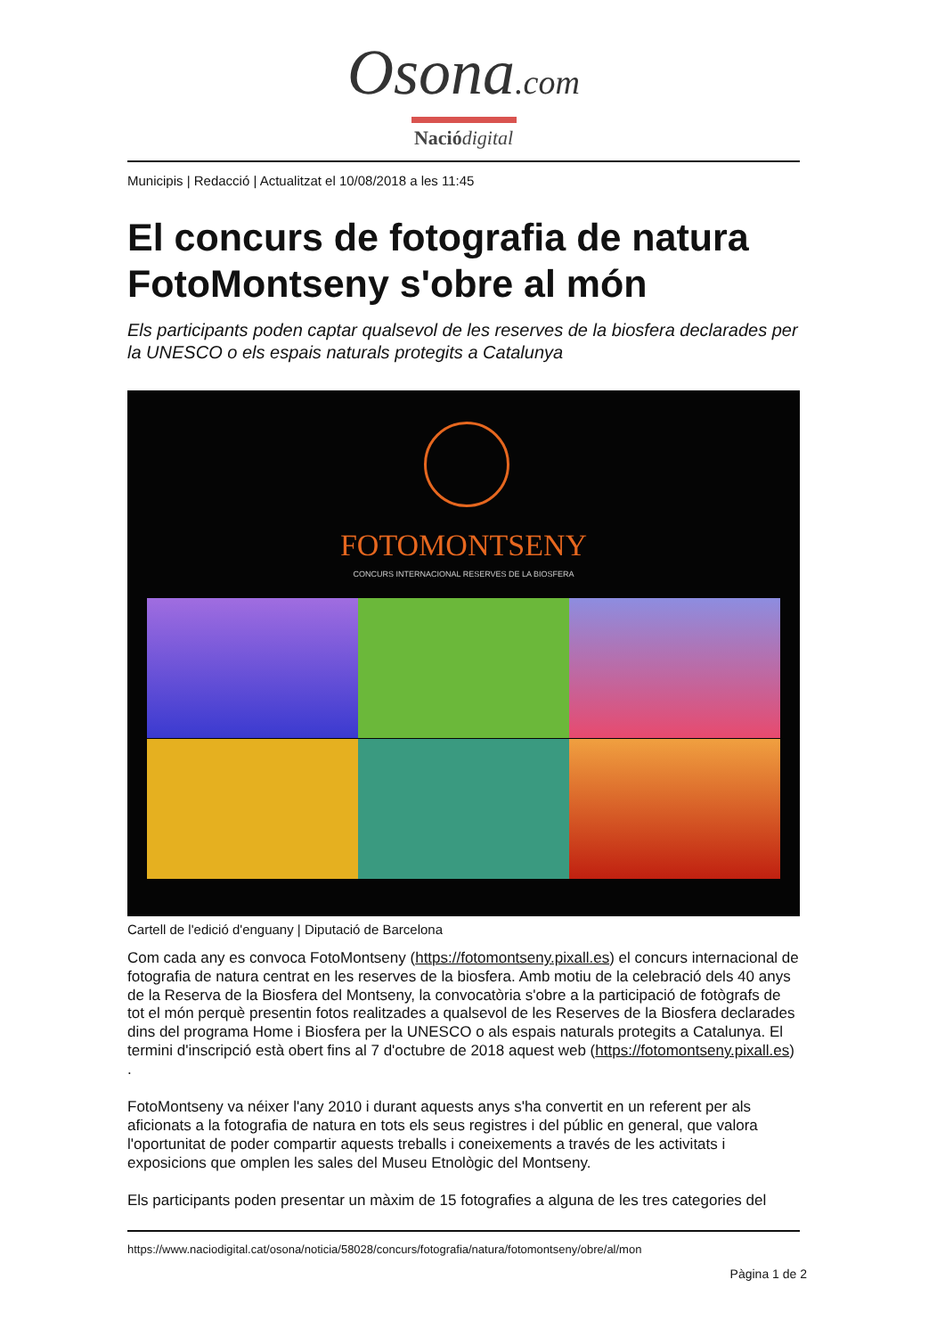Osona.com
Nació digital
Municipis | Redacció | Actualitzat el 10/08/2018 a les 11:45
El concurs de fotografia de natura FotoMontseny s'obre al món
Els participants poden captar qualsevol de les reserves de la biosfera declarades per la UNESCO o els espais naturals protegits a Catalunya
FOTOMONTSENY
CONCURS INTERNACIONAL RESERVES DE LA BIOSFERA
Cartell de l'edició d'enguany | Diputació de Barcelona
Com cada any es convoca FotoMontseny (https://fotomontseny.pixall.es) el concurs internacional de fotografia de natura centrat en les reserves de la biosfera. Amb motiu de la celebració dels 40 anys de la Reserva de la Biosfera del Montseny, la convocatòria s'obre a la participació de fotògrafs de tot el món perquè presentin fotos realitzades a qualsevol de les Reserves de la Biosfera declarades dins del programa Home i Biosfera per la UNESCO o als espais naturals protegits a Catalunya. El termini d'inscripció està obert fins al 7 d'octubre de 2018 aquest web (https://fotomontseny.pixall.es) .
FotoMontseny va néixer l'any 2010 i durant aquests anys s'ha convertit en un referent per als aficionats a la fotografia de natura en tots els seus registres i del públic en general, que valora l'oportunitat de poder compartir aquests treballs i coneixements a través de les activitats i exposicions que omplen les sales del Museu Etnològic del Montseny.
Els participants poden presentar un màxim de 15 fotografies a alguna de les tres categories del
https://www.naciodigital.cat/osona/noticia/58028/concurs/fotografia/natura/fotomontseny/obre/al/mon
Pàgina 1 de 2